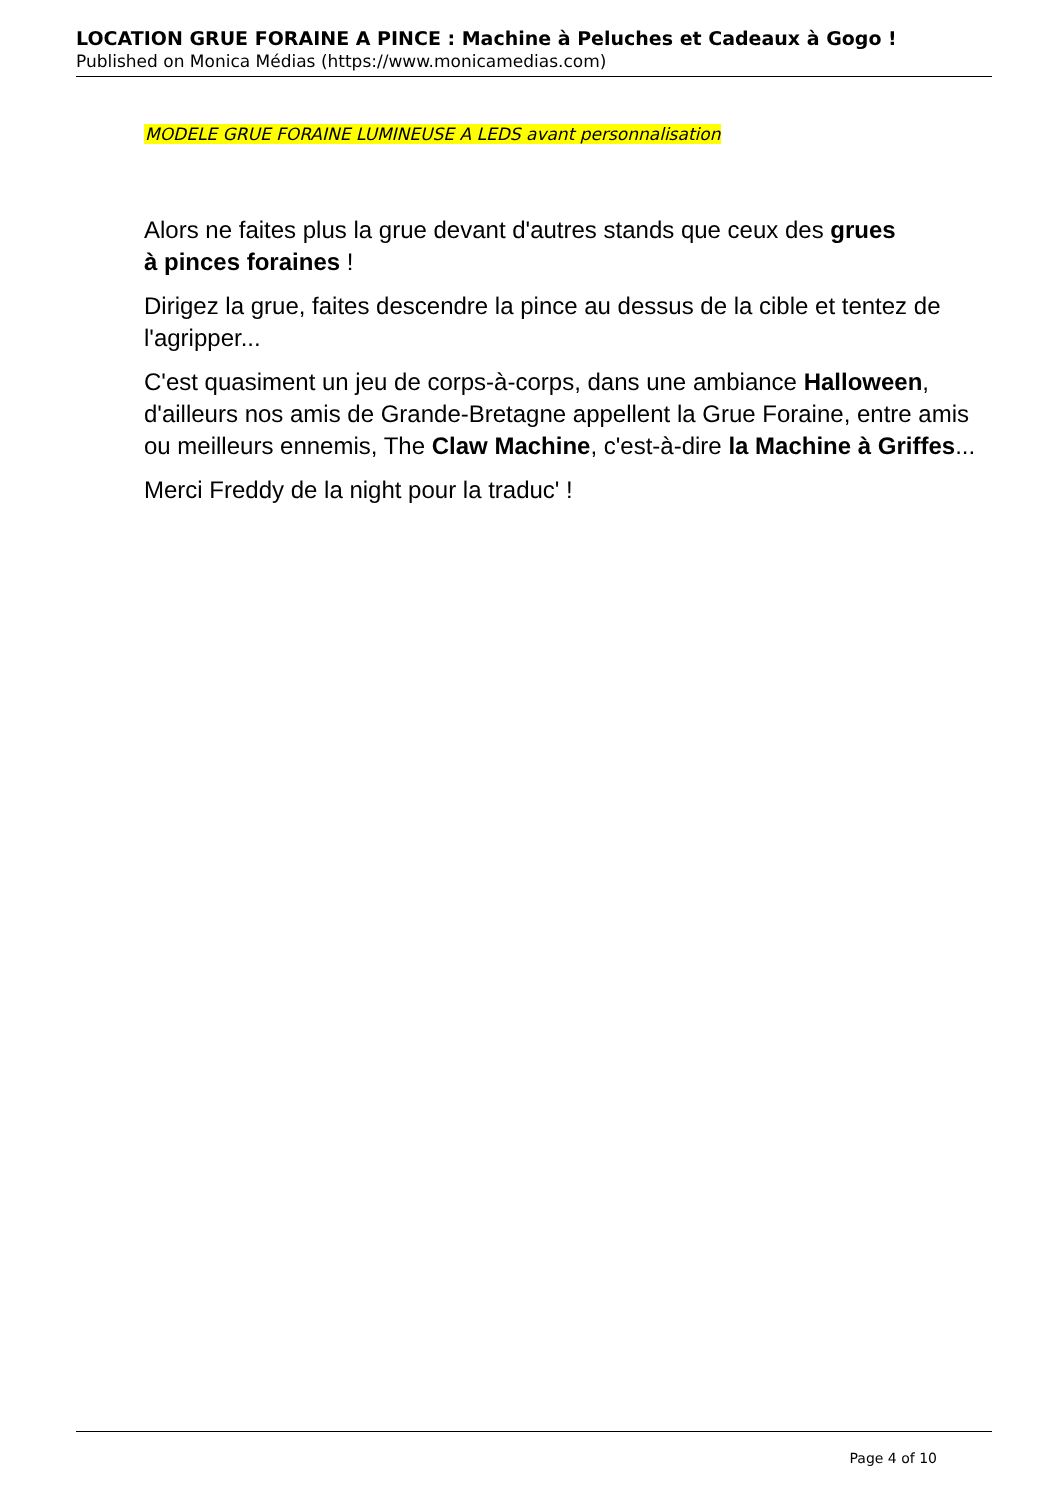LOCATION GRUE FORAINE A PINCE : Machine à Peluches et Cadeaux à Gogo !
Published on Monica Médias (https://www.monicamedias.com)
MODELE GRUE FORAINE LUMINEUSE A LEDS avant personnalisation
Alors ne faites plus la grue devant d'autres stands que ceux des grues
à pinces foraines !
Dirigez la grue, faites descendre la pince au dessus de la cible et tentez de l'agripper...
C'est quasiment un jeu de corps-à-corps, dans une ambiance Halloween, d'ailleurs nos amis de Grande-Bretagne appellent la Grue Foraine, entre amis ou meilleurs ennemis, The Claw Machine, c'est-à-dire la Machine à Griffes...
Merci Freddy de la night pour la traduc' !
Page 4 of 10